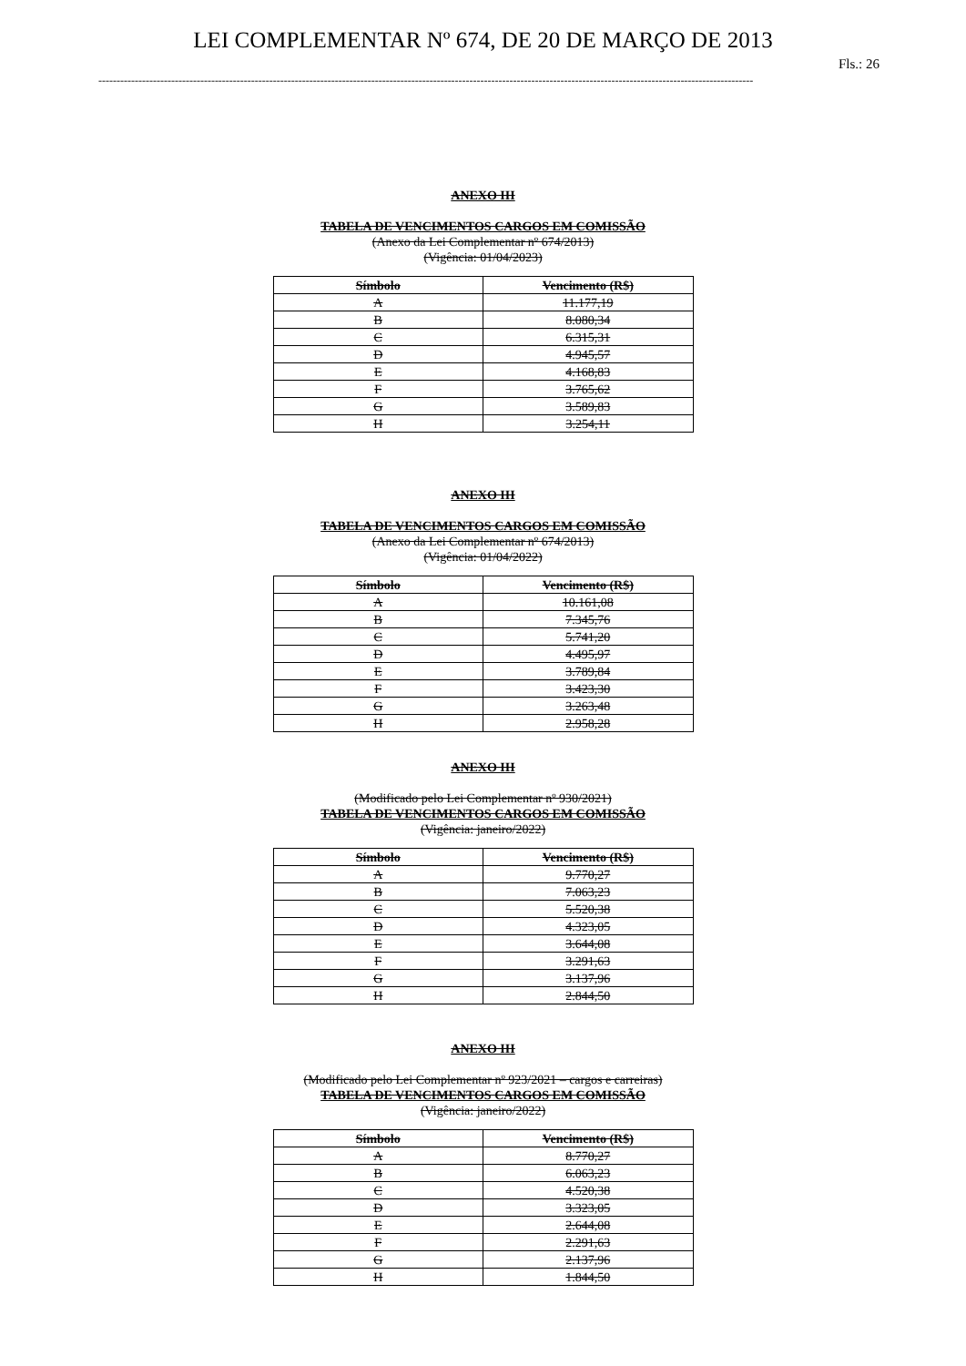LEI COMPLEMENTAR Nº 674, DE 20 DE MARÇO DE 2013
Fls.: 26
------------------------------------------------------------------------------------------------------------------------------------------------------------------------------------
ANEXO III
TABELA DE VENCIMENTOS CARGOS EM COMISSÃO
(Anexo da Lei Complementar nº 674/2013)
(Vigência: 01/04/2023)
| Símbolo | Vencimento (R$) |
| --- | --- |
| A | 11.177,19 |
| B | 8.080,34 |
| C | 6.315,31 |
| D | 4.945,57 |
| E | 4.168,83 |
| F | 3.765,62 |
| G | 3.589,83 |
| H | 3.254,11 |
ANEXO III
TABELA DE VENCIMENTOS CARGOS EM COMISSÃO
(Anexo da Lei Complementar nº 674/2013)
(Vigência: 01/04/2022)
| Símbolo | Vencimento (R$) |
| --- | --- |
| A | 10.161,08 |
| B | 7.345,76 |
| C | 5.741,20 |
| D | 4.495,97 |
| E | 3.789,84 |
| F | 3.423,30 |
| G | 3.263,48 |
| H | 2.958,28 |
ANEXO III
(Modificado pelo Lei Complementar nº 930/2021)
TABELA DE VENCIMENTOS CARGOS EM COMISSÃO
(Vigência: janeiro/2022)
| Símbolo | Vencimento (R$) |
| --- | --- |
| A | 9.770,27 |
| B | 7.063,23 |
| C | 5.520,38 |
| D | 4.323,05 |
| E | 3.644,08 |
| F | 3.291,63 |
| G | 3.137,96 |
| H | 2.844,50 |
ANEXO III
(Modificado pelo Lei Complementar nº 923/2021 – cargos e carreiras)
TABELA DE VENCIMENTOS CARGOS EM COMISSÃO
(Vigência: janeiro/2022)
| Símbolo | Vencimento (R$) |
| --- | --- |
| A | 8.770,27 |
| B | 6.063,23 |
| C | 4.520,38 |
| D | 3.323,05 |
| E | 2.644,08 |
| F | 2.291,63 |
| G | 2.137,96 |
| H | 1.844,50 |